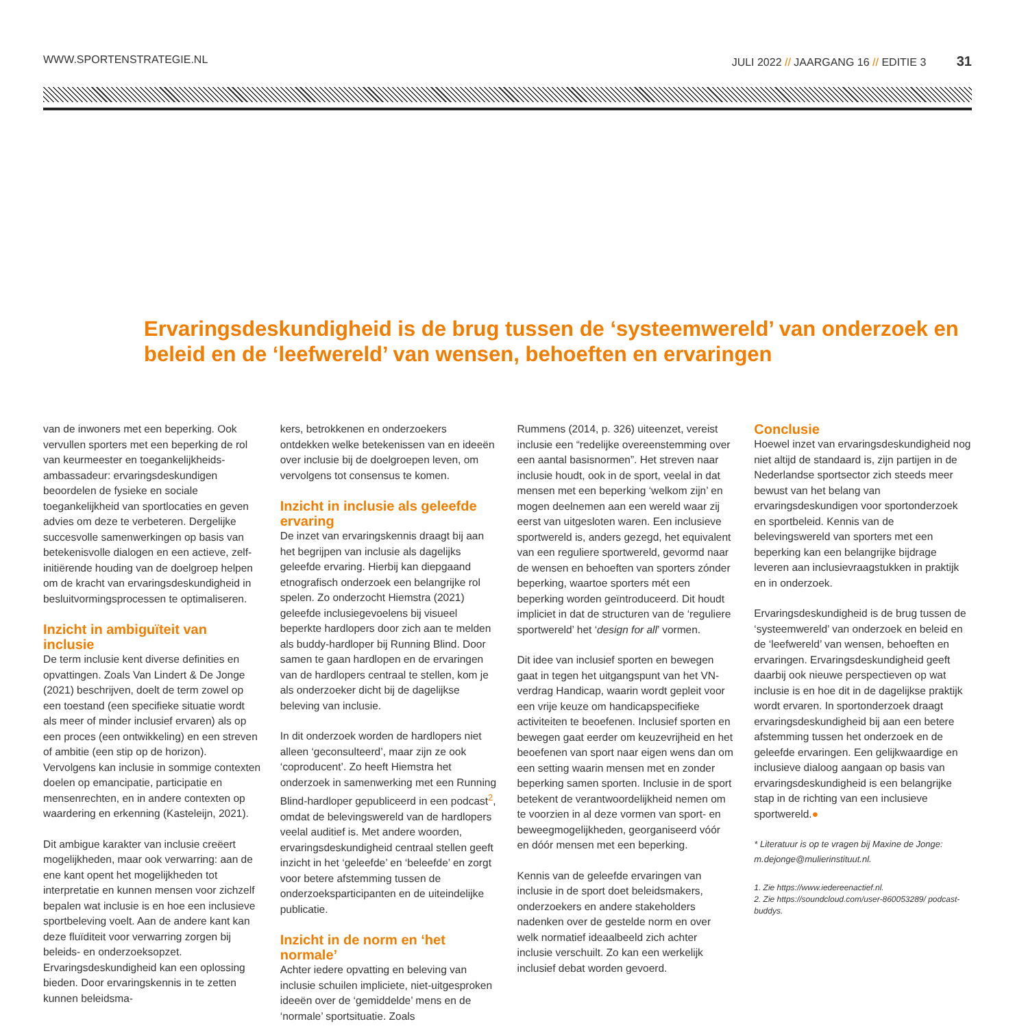WWW.SPORTENSTRATEGIE.NL JULI 2022 // JAARGANG 16 // EDITIE 3 31
Ervaringsdeskundigheid is de brug tussen de ‘systeemwereld’ van onderzoek en beleid en de ‘leefwereld’ van wensen, behoeften en ervaringen
van de inwoners met een beperking. Ook vervullen sporters met een beperking de rol van keurmeester en toegankelijkheids-ambassadeur: ervaringsdeskundigen beoordelen de fysieke en sociale toegankelijkheid van sportlocaties en geven advies om deze te verbeteren. Dergelijke succesvolle samenwerkingen op basis van betekenisvolle dialogen en een actieve, zelf-initiërende houding van de doelgroep helpen om de kracht van ervaringsdeskundigheid in besluitvormingsprocessen te optimaliseren.
Inzicht in ambiguïteit van inclusie
De term inclusie kent diverse definities en opvattingen. Zoals Van Lindert & De Jonge (2021) beschrijven, doelt de term zowel op een toestand (een specifieke situatie wordt als meer of minder inclusief ervaren) als op een proces (een ontwikkeling) en een streven of ambitie (een stip op de horizon). Vervolgens kan inclusie in sommige contexten doelen op emancipatie, participatie en mensenrechten, en in andere contexten op waardering en erkenning (Kasteleijn, 2021).
Dit ambigue karakter van inclusie creëert mogelijkheden, maar ook verwarring: aan de ene kant opent het mogelijkheden tot interpretatie en kunnen mensen voor zichzelf bepalen wat inclusie is en hoe een inclusieve sportbeleving voelt. Aan de andere kant kan deze fluïditeit voor verwarring zorgen bij beleids- en onderzoeksopzet. Ervaringsdeskundigheid kan een oplossing bieden. Door ervaringskennis in te zetten kunnen beleidsma-
kers, betrokkenen en onderzoekers ontdekken welke betekenissen van en ideeën over inclusie bij de doelgroepen leven, om vervolgens tot consensus te komen.
Inzicht in inclusie als geleefde ervaring
De inzet van ervaringskennis draagt bij aan het begrijpen van inclusie als dagelijks geleefde ervaring. Hierbij kan diepgaand etnografisch onderzoek een belangrijke rol spelen. Zo onderzocht Hiemstra (2021) geleefde inclusiegevoelens bij visueel beperkte hardlopers door zich aan te melden als buddy-hardloper bij Running Blind. Door samen te gaan hardlopen en de ervaringen van de hardlopers centraal te stellen, kom je als onderzoeker dicht bij de dagelijkse beleving van inclusie.
In dit onderzoek worden de hardlopers niet alleen ‘geconsulteerd’, maar zijn ze ook ‘coproducent’. Zo heeft Hiemstra het onderzoek in samenwerking met een Running Blind-hardloper gepubliceerd in een podcast<sup>2</sup>, omdat de belevingswereld van de hardlopers veelal auditief is. Met andere woorden, ervaringsdeskundigheid centraal stellen geeft inzicht in het ‘geleefde’ en ‘beleefde’ en zorgt voor betere afstemming tussen de onderzoeksparticipanten en de uiteindelijke publicatie.
Inzicht in de norm en ‘het normale’
Achter iedere opvatting en beleving van inclusie schuilen impliciete, niet-uitgesproken ideeën over de ‘gemiddelde’ mens en de ‘normale’ sportsituatie. Zoals
Rummens (2014, p. 326) uiteenzet, vereist inclusie een “redelijke overeenstemming over een aantal basisnormen”. Het streven naar inclusie houdt, ook in de sport, veelal in dat mensen met een beperking ‘welkom zijn’ en mogen deelnemen aan een wereld waar zij eerst van uitgesloten waren. Een inclusieve sportwereld is, anders gezegd, het equivalent van een reguliere sportwereld, gevormd naar de wensen en behoeften van sporters zónder beperking, waartoe sporters mét een beperking worden geïntroduceerd. Dit houdt impliciet in dat de structuren van de ‘reguliere sportwereld’ het ‘design for all’ vormen.
Dit idee van inclusief sporten en bewegen gaat in tegen het uitgangspunt van het VN-verdrag Handicap, waarin wordt gepleit voor een vrije keuze om handicapspecifieke activiteiten te beoefenen. Inclusief sporten en bewegen gaat eerder om keuzevrijheid en het beoefenen van sport naar eigen wens dan om een setting waarin mensen met en zonder beperking samen sporten. Inclusie in de sport betekent de verantwoordelijkheid nemen om te voorzien in al deze vormen van sport- en beweegmogelijkheden, georganiseerd vóór en dóór mensen met een beperking.
Kennis van de geleefde ervaringen van inclusie in de sport doet beleidsmakers, onderzoekers en andere stakeholders nadenken over de gestelde norm en over welk normatief ideaalbeeld zich achter inclusie verschuilt. Zo kan een werkelijk inclusief debat worden gevoerd.
Conclusie
Hoewel inzet van ervaringsdeskundigheid nog niet altijd de standaard is, zijn partijen in de Nederlandse sportsector zich steeds meer bewust van het belang van ervaringsdeskundigen voor sportonderzoek en sportbeleid. Kennis van de belevingswereld van sporters met een beperking kan een belangrijke bijdrage leveren aan inclusievraagstukken in praktijk en in onderzoek.
Ervaringsdeskundigheid is de brug tussen de ‘systeemwereld’ van onderzoek en beleid en de ‘leefwereld’ van wensen, behoeften en ervaringen. Ervaringsdeskundigheid geeft daarbij ook nieuwe perspectieven op wat inclusie is en hoe dit in de dagelijkse praktijk wordt ervaren. In sportonderzoek draagt ervaringsdeskundigheid bij aan een betere afstemming tussen het onderzoek en de geleefde ervaringen. Een gelijkwaardige en inclusieve dialoog aangaan op basis van ervaringsdeskundigheid is een belangrijke stap in de richting van een inclusieve sportwereld.●
* Literatuur is op te vragen bij Maxine de Jonge: m.dejonge@mulierinstituut.nl.
1. Zie https://www.iedereenactief.nl.
2. Zie https://soundcloud.com/user-860053289/ podcast-buddys.